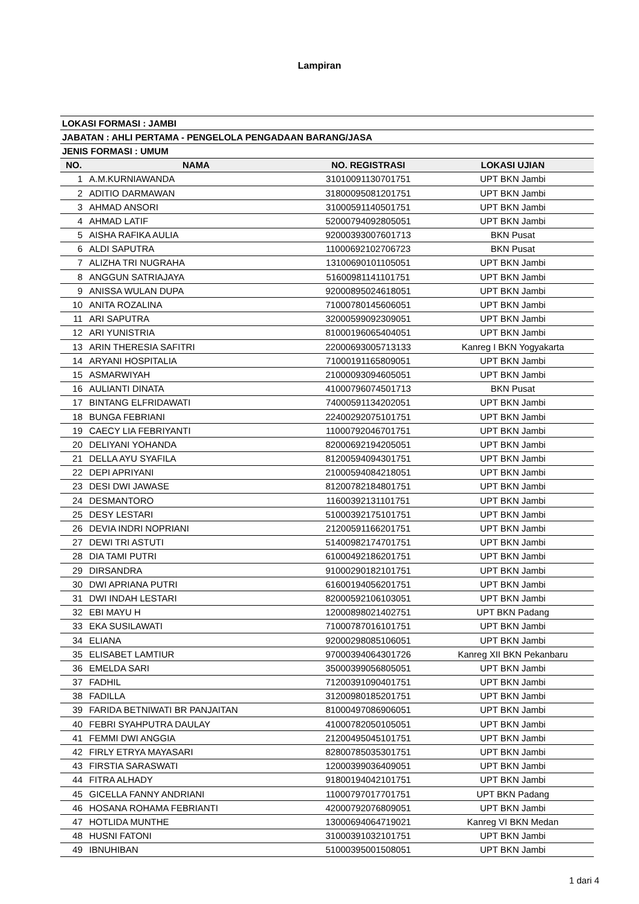Lampiran
| LOKASI FORMASI : JAMBI | | | |
| JABATAN : AHLI PERTAMA - PENGELOLA PENGADAAN BARANG/JASA | | | |
| JENIS FORMASI : UMUM | | | |
| NO. | NAMA | NO. REGISTRASI | LOKASI UJIAN |
| 1 | A.M.KURNIAWANDA | 31010091130701751 | UPT BKN Jambi |
| 2 | ADITIO DARMAWAN | 31800095081201751 | UPT BKN Jambi |
| 3 | AHMAD ANSORI | 31000591140501751 | UPT BKN Jambi |
| 4 | AHMAD LATIF | 52000794092805051 | UPT BKN Jambi |
| 5 | AISHA RAFIKA AULIA | 92000393007601713 | BKN Pusat |
| 6 | ALDI SAPUTRA | 11000692102706723 | BKN Pusat |
| 7 | ALIZHA TRI NUGRAHA | 13100690101105051 | UPT BKN Jambi |
| 8 | ANGGUN SATRIAJAYA | 51600981141101751 | UPT BKN Jambi |
| 9 | ANISSA WULAN DUPA | 92000895024618051 | UPT BKN Jambi |
| 10 | ANITA ROZALINA | 71000780145606051 | UPT BKN Jambi |
| 11 | ARI SAPUTRA | 32000599092309051 | UPT BKN Jambi |
| 12 | ARI YUNISTRIA | 81000196065404051 | UPT BKN Jambi |
| 13 | ARIN THERESIA SAFITRI | 22000693005713133 | Kanreg I BKN Yogyakarta |
| 14 | ARYANI HOSPITALIA | 71000191165809051 | UPT BKN Jambi |
| 15 | ASMARWIYAH | 21000093094605051 | UPT BKN Jambi |
| 16 | AULIANTI DINATA | 41000796074501713 | BKN Pusat |
| 17 | BINTANG ELFRIDAWATI | 74000591134202051 | UPT BKN Jambi |
| 18 | BUNGA FEBRIANI | 22400292075101751 | UPT BKN Jambi |
| 19 | CAECY LIA FEBRIYANTI | 11000792046701751 | UPT BKN Jambi |
| 20 | DELIYANI YOHANDA | 82000692194205051 | UPT BKN Jambi |
| 21 | DELLA AYU SYAFILA | 81200594094301751 | UPT BKN Jambi |
| 22 | DEPI APRIYANI | 21000594084218051 | UPT BKN Jambi |
| 23 | DESI DWI JAWASE | 81200782184801751 | UPT BKN Jambi |
| 24 | DESMANTORO | 11600392131101751 | UPT BKN Jambi |
| 25 | DESY LESTARI | 51000392175101751 | UPT BKN Jambi |
| 26 | DEVIA INDRI NOPRIANI | 21200591166201751 | UPT BKN Jambi |
| 27 | DEWI TRI ASTUTI | 51400982174701751 | UPT BKN Jambi |
| 28 | DIA TAMI PUTRI | 61000492186201751 | UPT BKN Jambi |
| 29 | DIRSANDRA | 91000290182101751 | UPT BKN Jambi |
| 30 | DWI APRIANA PUTRI | 61600194056201751 | UPT BKN Jambi |
| 31 | DWI INDAH LESTARI | 82000592106103051 | UPT BKN Jambi |
| 32 | EBI MAYU H | 12000898021402751 | UPT BKN Padang |
| 33 | EKA SUSILAWATI | 71000787016101751 | UPT BKN Jambi |
| 34 | ELIANA | 92000298085106051 | UPT BKN Jambi |
| 35 | ELISABET LAMTIUR | 97000394064301726 | Kanreg XII BKN Pekanbaru |
| 36 | EMELDA SARI | 35000399056805051 | UPT BKN Jambi |
| 37 | FADHIL | 71200391090401751 | UPT BKN Jambi |
| 38 | FADILLA | 31200980185201751 | UPT BKN Jambi |
| 39 | FARIDA BETNIWATI BR PANJAITAN | 81000497086906051 | UPT BKN Jambi |
| 40 | FEBRI SYAHPUTRA DAULAY | 41000782050105051 | UPT BKN Jambi |
| 41 | FEMMI DWI ANGGIA | 21200495045101751 | UPT BKN Jambi |
| 42 | FIRLY ETRYA MAYASARI | 82800785035301751 | UPT BKN Jambi |
| 43 | FIRSTIA SARASWATI | 12000399036409051 | UPT BKN Jambi |
| 44 | FITRA ALHADY | 91800194042101751 | UPT BKN Jambi |
| 45 | GICELLA FANNY ANDRIANI | 11000797017701751 | UPT BKN Padang |
| 46 | HOSANA ROHAMA FEBRIANTI | 42000792076809051 | UPT BKN Jambi |
| 47 | HOTLIDA MUNTHE | 13000694064719021 | Kanreg VI BKN Medan |
| 48 | HUSNI FATONI | 31000391032101751 | UPT BKN Jambi |
| 49 | IBNUHIBAN | 51000395001508051 | UPT BKN Jambi |
1 dari 4